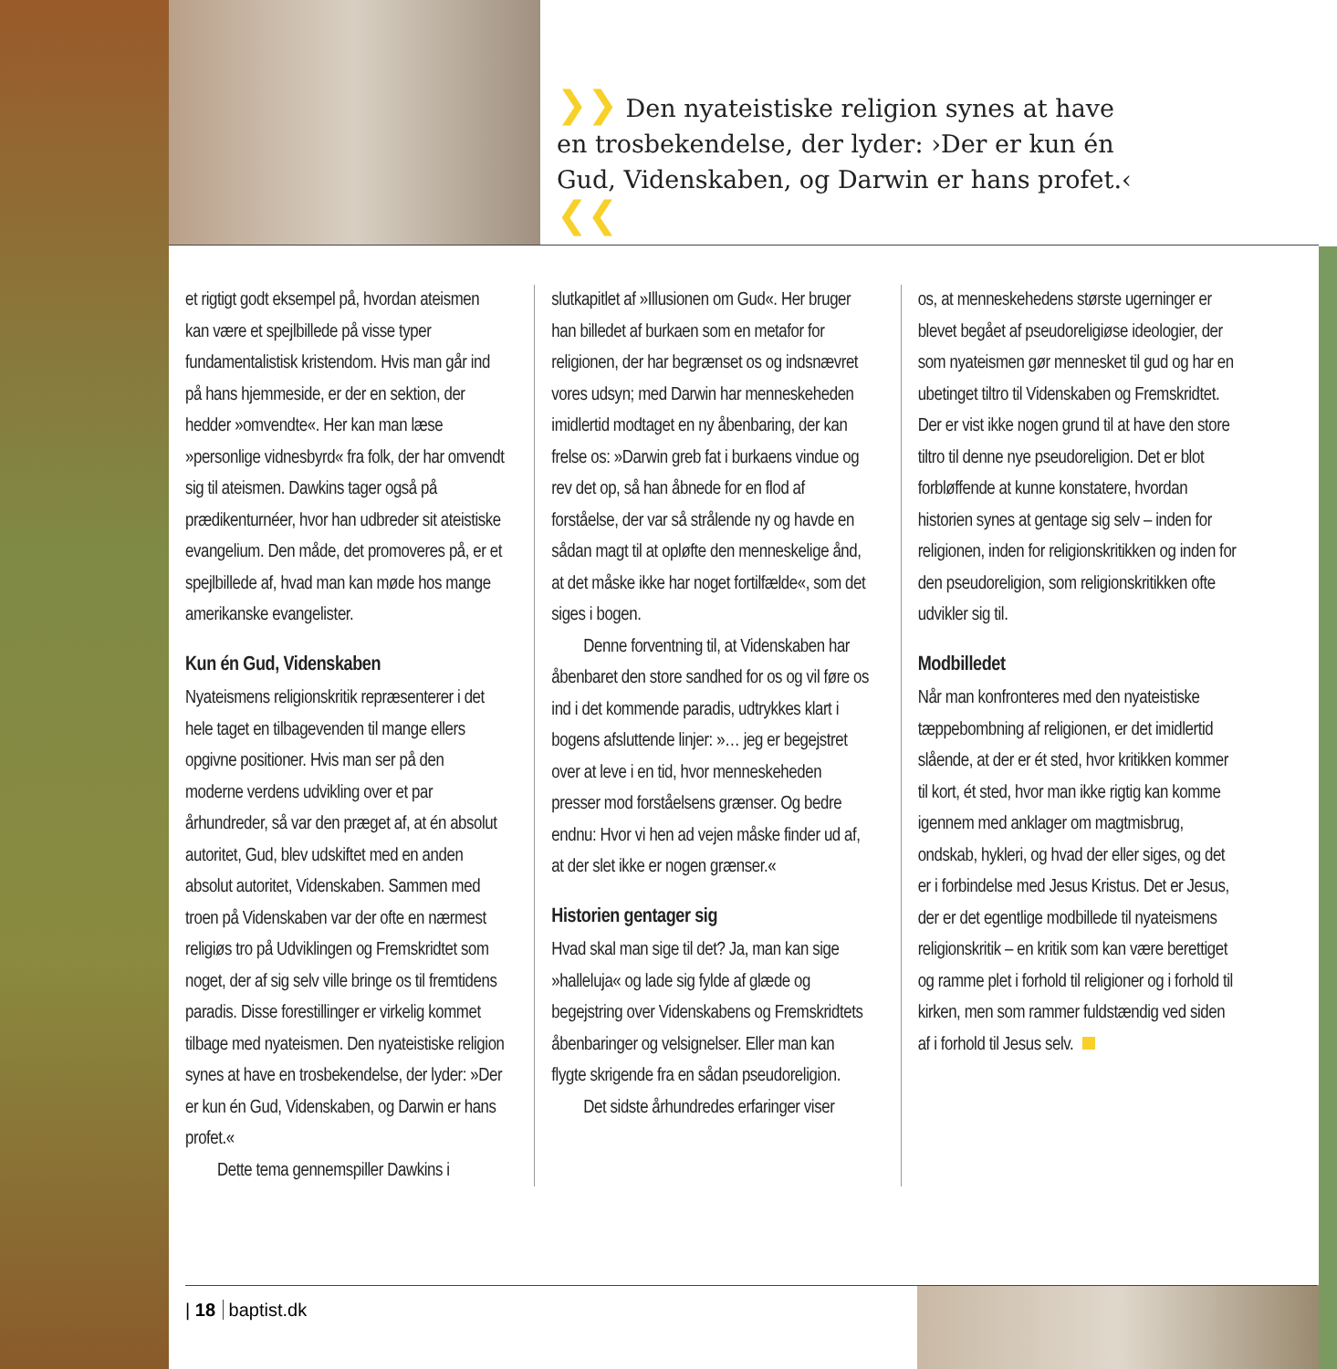❯❯ Den nyateistiske religion synes at have en trosbekendelse, der lyder: ›Der er kun én Gud, Videnskaben, og Darwin er hans profet.‹ ❮❮
et rigtigt godt eksempel på, hvordan ateismen kan være et spejlbillede på visse typer fundamentalistisk kristendom. Hvis man går ind på hans hjemmeside, er der en sektion, der hedder »omvendte«. Her kan man læse »personlige vidnesbyrd« fra folk, der har omvendt sig til ateismen. Dawkins tager også på prædikenturnéer, hvor han udbreder sit ateistiske evangelium. Den måde, det promoveres på, er et spejlbillede af, hvad man kan møde hos mange amerikanske evangelister.
Kun én Gud, Videnskaben
Nyateismens religionskritik repræsenterer i det hele taget en tilbagevenden til mange ellers opgivne positioner. Hvis man ser på den moderne verdens udvikling over et par århundreder, så var den præget af, at én absolut autoritet, Gud, blev udskiftet med en anden absolut autoritet, Videnskaben. Sammen med troen på Videnskaben var der ofte en nærmest religiøs tro på Udviklingen og Fremskridtet som noget, der af sig selv ville bringe os til fremtidens paradis. Disse forestillinger er virkelig kommet tilbage med nyateismen. Den nyateistiske religion synes at have en trosbekendelse, der lyder: »Der er kun én Gud, Videnskaben, og Darwin er hans profet.«
Dette tema gennemspiller Dawkins i
slutkapitlet af »Illusionen om Gud«. Her bruger han billedet af burkaen som en metafor for religionen, der har begrænset os og indsnævret vores udsyn; med Darwin har menneskeheden imidlertid modtaget en ny åbenbaring, der kan frelse os: »Darwin greb fat i burkaens vindue og rev det op, så han åbnede for en flod af forståelse, der var så strålende ny og havde en sådan magt til at opløfte den menneskelige ånd, at det måske ikke har noget fortilfælde«, som det siges i bogen.
Denne forventning til, at Videnskaben har åbenbaret den store sandhed for os og vil føre os ind i det kommende paradis, udtrykkes klart i bogens afsluttende linjer: »… jeg er begejstret over at leve i en tid, hvor menneskeheden presser mod forståelsens grænser. Og bedre endnu: Hvor vi hen ad vejen måske finder ud af, at der slet ikke er nogen grænser.«
Historien gentager sig
Hvad skal man sige til det? Ja, man kan sige »halleluja« og lade sig fylde af glæde og begejstring over Videnskabens og Fremskridtets åbenbaringer og velsignelser. Eller man kan flygte skrigende fra en sådan pseudoreligion.
Det sidste århundredes erfaringer viser
os, at menneskehedens største ugerninger er blevet begået af pseudoreligiøse ideologier, der som nyateismen gør mennesket til gud og har en ubetinget tiltro til Videnskaben og Fremskridtet. Der er vist ikke nogen grund til at have den store tiltro til denne nye pseudoreligion. Det er blot forbløffende at kunne konstatere, hvordan historien synes at gentage sig selv – inden for religionen, inden for religionskritikken og inden for den pseudoreligion, som religionskritikken ofte udvikler sig til.
Modbilledet
Når man konfronteres med den nyateistiske tæppebombning af religionen, er det imidlertid slående, at der er ét sted, hvor kritikken kommer til kort, ét sted, hvor man ikke rigtig kan komme igennem med anklager om magtmisbrug, ondskab, hykleri, og hvad der eller siges, og det er i forbindelse med Jesus Kristus. Det er Jesus, der er det egentlige modbillede til nyateismens religionskritik – en kritik som kan være berettiget og ramme plet i forhold til religioner og i forhold til kirken, men som rammer fuldstændig ved siden af i forhold til Jesus selv.
| 18 baptist.dk